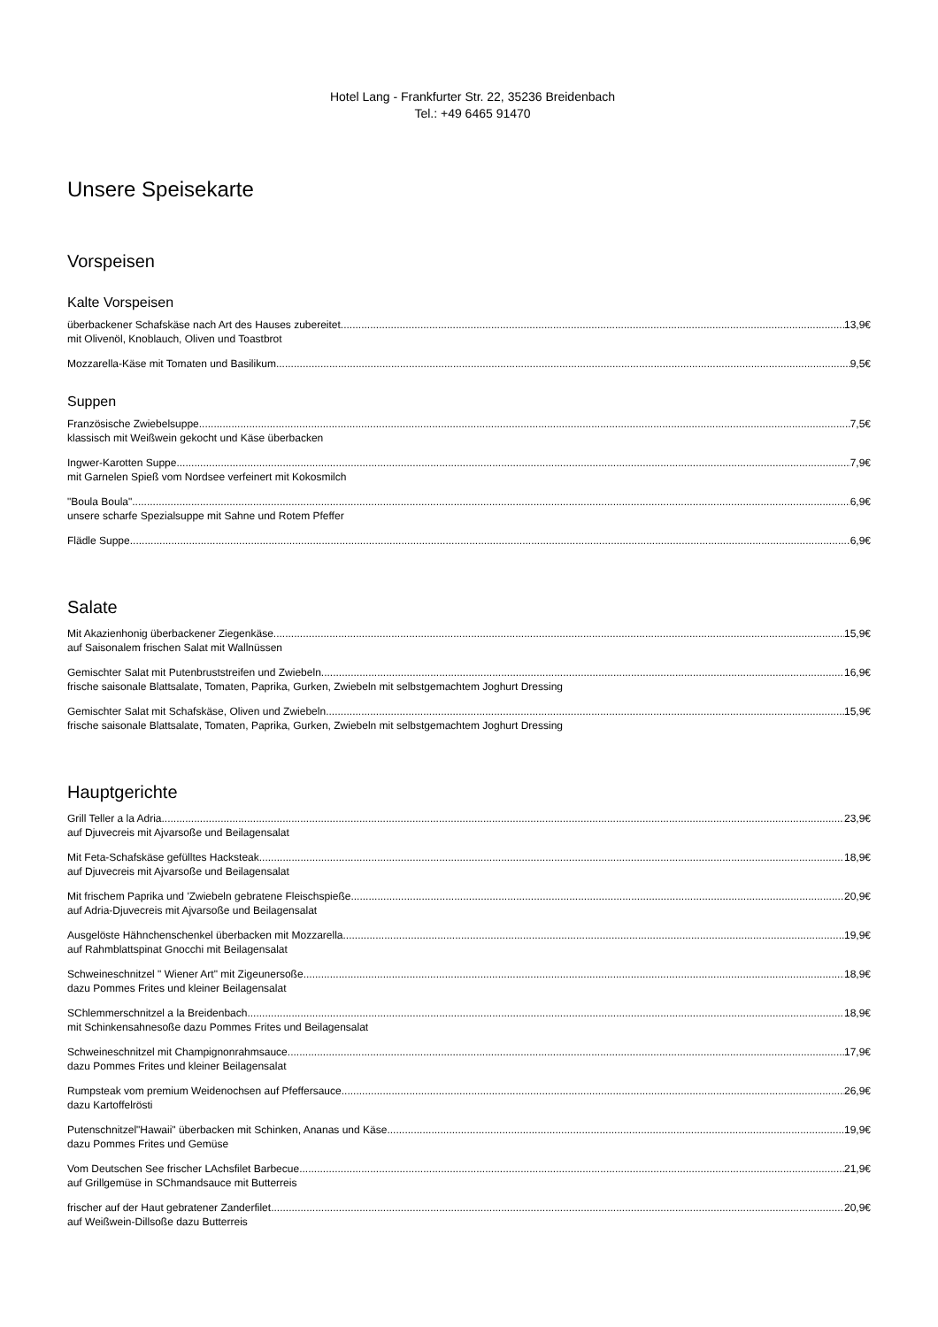Hotel Lang - Frankfurter Str. 22, 35236 Breidenbach
Tel.: +49 6465 91470
Unsere Speisekarte
Vorspeisen
Kalte Vorspeisen
überbackener Schafskäse nach Art des Hauses zubereitet 13,9€
mit Olivenöl, Knoblauch, Oliven und Toastbrot
Mozzarella-Käse mit Tomaten und Basilikum 9,5€
Suppen
Französische Zwiebelsuppe 7,5€
klassisch mit Weißwein gekocht und Käse überbacken
Ingwer-Karotten Suppe 7,9€
mit Garnelen Spieß vom Nordsee verfeinert mit Kokosmilch
"Boula Boula" 6,9€
unsere scharfe Spezialsuppe mit Sahne und Rotem Pfeffer
Flädle Suppe 6,9€
Salate
Mit Akazienhonig überbackener Ziegenkäse 15,9€
auf Saisonalem frischen Salat mit Wallnüssen
Gemischter Salat mit Putenbruststreifen und Zwiebeln 16,9€
frische saisonale Blattsalate, Tomaten, Paprika, Gurken, Zwiebeln mit selbstgemachtem Joghurt Dressing
Gemischter Salat mit Schafskäse, Oliven und Zwiebeln 15,9€
frische saisonale Blattsalate, Tomaten, Paprika, Gurken, Zwiebeln mit selbstgemachtem Joghurt Dressing
Hauptgerichte
Grill Teller a la Adria 23,9€
auf Djuvecreis mit Ajvarsoße und Beilagensalat
Mit Feta-Schafskäse gefülltes Hacksteak 18,9€
auf Djuvecreis mit Ajvarsoße und Beilagensalat
Mit frischem Paprika und 'Zwiebeln gebratene Fleischspieße 20,9€
auf Adria-Djuvecreis mit Ajvarsoße und Beilagensalat
Ausgelöste Hähnchenschenkel überbacken mit Mozzarella 19,9€
auf Rahmblattspinat Gnocchi mit Beilagensalat
Schweineschnitzel " Wiener Art" mit Zigeunersoße 18,9€
dazu Pommes Frites und kleiner Beilagensalat
SChlemmerschnitzel a la Breidenbach 18,9€
mit Schinkensahnesoße dazu Pommes Frites und Beilagensalat
Schweineschnitzel mit Champignonrahmsauce 17,9€
dazu Pommes Frites und kleiner Beilagensalat
Rumpsteak vom premium Weidenochsen auf Pfeffersauce 26,9€
dazu Kartoffelrösti
Putenschnitzel"Hawaii" überbacken mit Schinken, Ananas und Käse 19,9€
dazu Pommes Frites und Gemüse
Vom Deutschen See frischer LAchsfilet Barbecue 21,9€
auf Grillgemüse in SChmandsauce mit Butterreis
frischer auf der Haut gebratener Zanderfilet 20,9€
auf Weißwein-Dillsoße dazu Butterreis